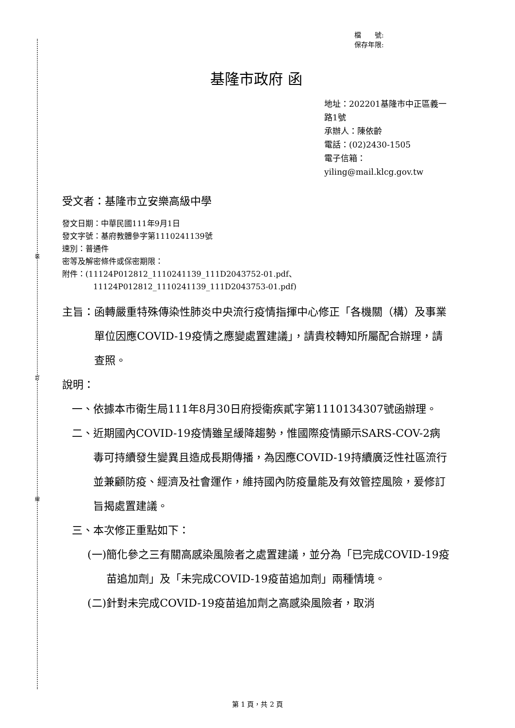裝
訂
線
檔　　號:
保存年限:
基隆市政府 函
地址：202201基隆市中正區義一路1號
承辦人：陳依齡
電話：(02)2430-1505
電子信箱：yiling@mail.klcg.gov.tw
受文者：基隆市立安樂高級中學
發文日期：中華民國111年9月1日
發文字號：基府教體參字第1110241139號
速別：普通件
密等及解密條件或保密期限：
附件：(11124P012812_1110241139_111D2043752-01.pdf、
11124P012812_1110241139_111D2043753-01.pdf)
主旨： 函轉嚴重特殊傳染性肺炎中央流行疫情指揮中心修正「各機關（構）及事業單位因應COVID-19疫情之應變處置建議」，請貴校轉知所屬配合辦理，請查照。
說明：
一、 依據本市衛生局111年8月30日府授衛疾貳字第1110134307號函辦理。
二、 近期國內COVID-19疫情雖呈緩降趨勢，惟國際疫情顯示SARS-COV-2病毒可持續發生變異且造成長期傳播，為因應COVID-19持續廣泛性社區流行並兼顧防疫、經濟及社會運作，維持國內防疫量能及有效管控風險，爰修訂旨揭處置建議。
三、 本次修正重點如下：
(一) 簡化參之三有關高感染風險者之處置建議，並分為「已完成COVID-19疫苗追加劑」及「未完成COVID-19疫苗追加劑」兩種情境。
(二) 針對未完成COVID-19疫苗追加劑之高感染風險者，取消
第 1 頁，共 2 頁